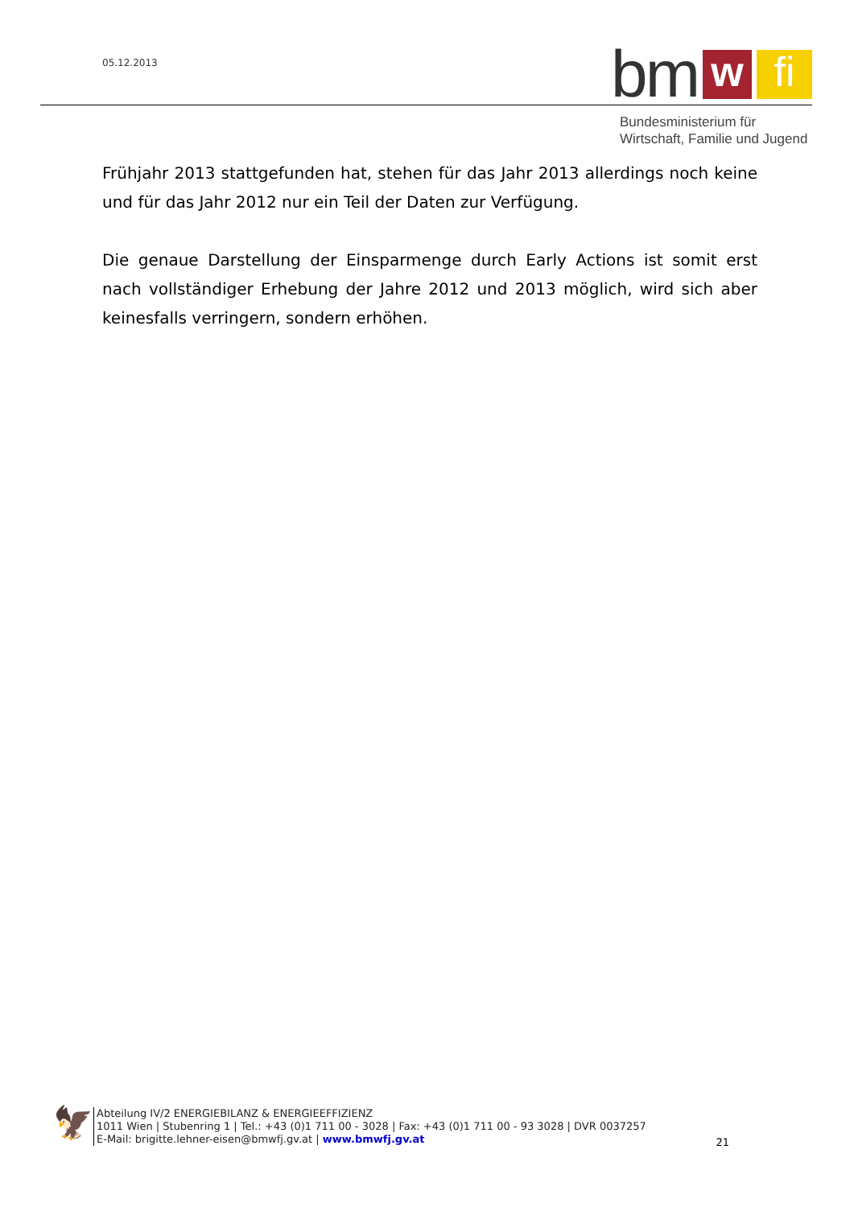05.12.2013
bm w fi
Bundesministerium für
Wirtschaft, Familie und Jugend
Frühjahr 2013 stattgefunden hat, stehen für das Jahr 2013 allerdings noch keine und für das Jahr 2012 nur ein Teil der Daten zur Verfügung.
Die genaue Darstellung der Einsparmenge durch Early Actions ist somit erst nach vollständiger Erhebung der Jahre 2012 und 2013 möglich, wird sich aber keinesfalls verringern, sondern erhöhen.
🦅
Abteilung IV/2 ENERGIEBILANZ & ENERGIEEFFIZIENZ
1011 Wien | Stubenring 1 | Tel.: +43 (0)1 711 00 - 3028 | Fax: +43 (0)1 711 00 - 93 3028 | DVR 0037257
E-Mail: brigitte.lehner-eisen@bmwfj.gv.at | www.bmwfj.gv.at
21